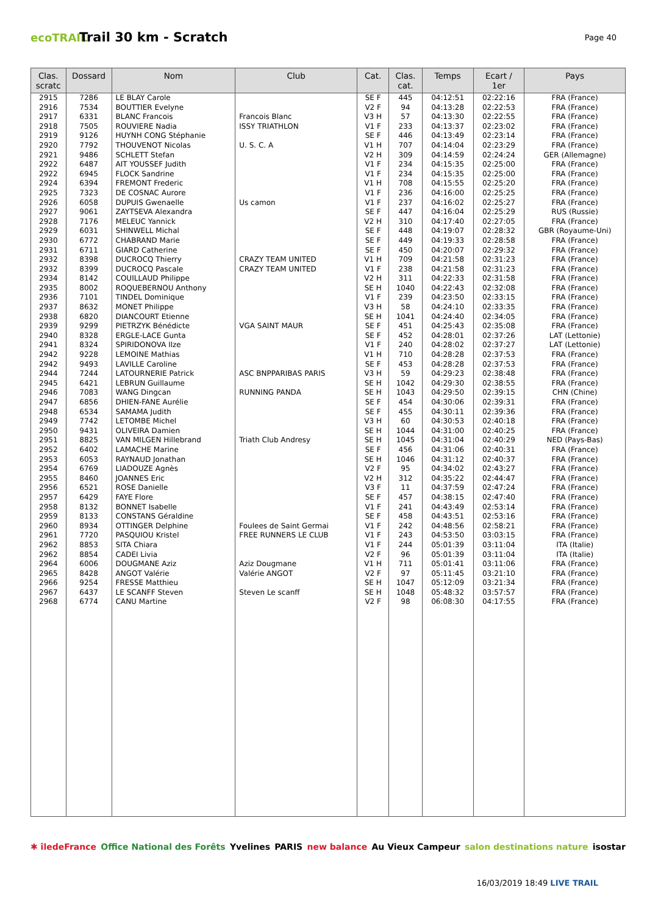ecoTRAIL
Trail 30 km - Scratch
Page 40
| Clas. scratc | Dossard | Nom | Club | Cat. | Clas. cat. | Temps | Ecart / 1er | Pays |
| --- | --- | --- | --- | --- | --- | --- | --- | --- |
| 2915 | 7286 | LE BLAY Carole | | SE F | 445 | 04:12:51 | 02:22:16 | FRA (France) |
| 2916 | 7534 | BOUTTIER Evelyne | | V2 F | 94 | 04:13:28 | 02:22:53 | FRA (France) |
| 2917 | 6331 | BLANC Francois | Francois Blanc | V3 H | 57 | 04:13:30 | 02:22:55 | FRA (France) |
| 2918 | 7505 | ROUVIERE Nadia | ISSY TRIATHLON | V1 F | 233 | 04:13:37 | 02:23:02 | FRA (France) |
| 2919 | 9126 | HUYNH CONG Stéphanie | | SE F | 446 | 04:13:49 | 02:23:14 | FRA (France) |
| 2920 | 7792 | THOUVENOT Nicolas | U. S. C. A | V1 H | 707 | 04:14:04 | 02:23:29 | FRA (France) |
| 2921 | 9486 | SCHLETT Stefan | | V2 H | 309 | 04:14:59 | 02:24:24 | GER (Allemagne) |
| 2922 | 6487 | AIT YOUSSEF Judith | | V1 F | 234 | 04:15:35 | 02:25:00 | FRA (France) |
| 2922 | 6945 | FLOCK Sandrine | | V1 F | 234 | 04:15:35 | 02:25:00 | FRA (France) |
| 2924 | 6394 | FREMONT Frederic | | V1 H | 708 | 04:15:55 | 02:25:20 | FRA (France) |
| 2925 | 7323 | DE COSNAC Aurore | | V1 F | 236 | 04:16:00 | 02:25:25 | FRA (France) |
| 2926 | 6058 | DUPUIS Gwenaelle | Us camon | V1 F | 237 | 04:16:02 | 02:25:27 | FRA (France) |
| 2927 | 9061 | ZAYTSEVA Alexandra | | SE F | 447 | 04:16:04 | 02:25:29 | RUS (Russie) |
| 2928 | 7176 | MELEUC Yannick | | V2 H | 310 | 04:17:40 | 02:27:05 | FRA (France) |
| 2929 | 6031 | SHINWELL Michal | | SE F | 448 | 04:19:07 | 02:28:32 | GBR (Royaume-Uni) |
| 2930 | 6772 | CHABRAND Marie | | SE F | 449 | 04:19:33 | 02:28:58 | FRA (France) |
| 2931 | 6711 | GIARD Catherine | | SE F | 450 | 04:20:07 | 02:29:32 | FRA (France) |
| 2932 | 8398 | DUCROCQ Thierry | CRAZY TEAM UNITED | V1 H | 709 | 04:21:58 | 02:31:23 | FRA (France) |
| 2932 | 8399 | DUCROCQ Pascale | CRAZY TEAM UNITED | V1 F | 238 | 04:21:58 | 02:31:23 | FRA (France) |
| 2934 | 8142 | COUILLAUD Philippe | | V2 H | 311 | 04:22:33 | 02:31:58 | FRA (France) |
| 2935 | 8002 | ROQUEBERNOU Anthony | | SE H | 1040 | 04:22:43 | 02:32:08 | FRA (France) |
| 2936 | 7101 | TINDEL Dominique | | V1 F | 239 | 04:23:50 | 02:33:15 | FRA (France) |
| 2937 | 8632 | MONET Philippe | | V3 H | 58 | 04:24:10 | 02:33:35 | FRA (France) |
| 2938 | 6820 | DIANCOURT Etienne | | SE H | 1041 | 04:24:40 | 02:34:05 | FRA (France) |
| 2939 | 9299 | PIETRZYK Bénédicte | VGA SAINT MAUR | SE F | 451 | 04:25:43 | 02:35:08 | FRA (France) |
| 2940 | 8328 | ERGLE-LACE Gunta | | SE F | 452 | 04:28:01 | 02:37:26 | LAT (Lettonie) |
| 2941 | 8324 | SPIRIDONOVA Ilze | | V1 F | 240 | 04:28:02 | 02:37:27 | LAT (Lettonie) |
| 2942 | 9228 | LEMOINE Mathias | | V1 H | 710 | 04:28:28 | 02:37:53 | FRA (France) |
| 2942 | 9493 | LAVILLE Caroline | | SE F | 453 | 04:28:28 | 02:37:53 | FRA (France) |
| 2944 | 7244 | LATOURNERIE Patrick | ASC BNPPARIBAS PARIS | V3 H | 59 | 04:29:23 | 02:38:48 | FRA (France) |
| 2945 | 6421 | LEBRUN Guillaume | | SE H | 1042 | 04:29:30 | 02:38:55 | FRA (France) |
| 2946 | 7083 | WANG Dingcan | RUNNING PANDA | SE H | 1043 | 04:29:50 | 02:39:15 | CHN (Chine) |
| 2947 | 6856 | DHIEN-FANE Aurélie | | SE F | 454 | 04:30:06 | 02:39:31 | FRA (France) |
| 2948 | 6534 | SAMAMA Judith | | SE F | 455 | 04:30:11 | 02:39:36 | FRA (France) |
| 2949 | 7742 | LETOMBE Michel | | V3 H | 60 | 04:30:53 | 02:40:18 | FRA (France) |
| 2950 | 9431 | OLIVEIRA Damien | | SE H | 1044 | 04:31:00 | 02:40:25 | FRA (France) |
| 2951 | 8825 | VAN MILGEN Hillebrand | Triath Club Andresy | SE H | 1045 | 04:31:04 | 02:40:29 | NED (Pays-Bas) |
| 2952 | 6402 | LAMACHE Marine | | SE F | 456 | 04:31:06 | 02:40:31 | FRA (France) |
| 2953 | 6053 | RAYNAUD Jonathan | | SE H | 1046 | 04:31:12 | 02:40:37 | FRA (France) |
| 2954 | 6769 | LIADOUZE Agnès | | V2 F | 95 | 04:34:02 | 02:43:27 | FRA (France) |
| 2955 | 8460 | JOANNES Eric | | V2 H | 312 | 04:35:22 | 02:44:47 | FRA (France) |
| 2956 | 6521 | ROSE Danielle | | V3 F | 11 | 04:37:59 | 02:47:24 | FRA (France) |
| 2957 | 6429 | FAYE Flore | | SE F | 457 | 04:38:15 | 02:47:40 | FRA (France) |
| 2958 | 8132 | BONNET Isabelle | | V1 F | 241 | 04:43:49 | 02:53:14 | FRA (France) |
| 2959 | 8133 | CONSTANS Géraldine | | SE F | 458 | 04:43:51 | 02:53:16 | FRA (France) |
| 2960 | 8934 | OTTINGER Delphine | Foulees de Saint Germai | V1 F | 242 | 04:48:56 | 02:58:21 | FRA (France) |
| 2961 | 7720 | PASQUIOU Kristel | FREE RUNNERS LE CLUB | V1 F | 243 | 04:53:50 | 03:03:15 | FRA (France) |
| 2962 | 8853 | SITA Chiara | | V1 F | 244 | 05:01:39 | 03:11:04 | ITA (Italie) |
| 2962 | 8854 | CADEI Livia | | V2 F | 96 | 05:01:39 | 03:11:04 | ITA (Italie) |
| 2964 | 6006 | DOUGMANE Aziz | Aziz Dougmane | V1 H | 711 | 05:01:41 | 03:11:06 | FRA (France) |
| 2965 | 8428 | ANGOT Valérie | Valérie ANGOT | V2 F | 97 | 05:11:45 | 03:21:10 | FRA (France) |
| 2966 | 9254 | FRESSE Matthieu | | SE H | 1047 | 05:12:09 | 03:21:34 | FRA (France) |
| 2967 | 6437 | LE SCANFF Steven | Steven Le scanff | SE H | 1048 | 05:48:32 | 03:57:57 | FRA (France) |
| 2968 | 6774 | CANU Martine | | V2 F | 98 | 06:08:30 | 04:17:55 | FRA (France) |
✱ îledeFrance Office National des Forêts Yvelines PARIS new balance Au Vieux Campeur salon destinations nature isostar
16/03/2019 18:49 LIVE TRAIL